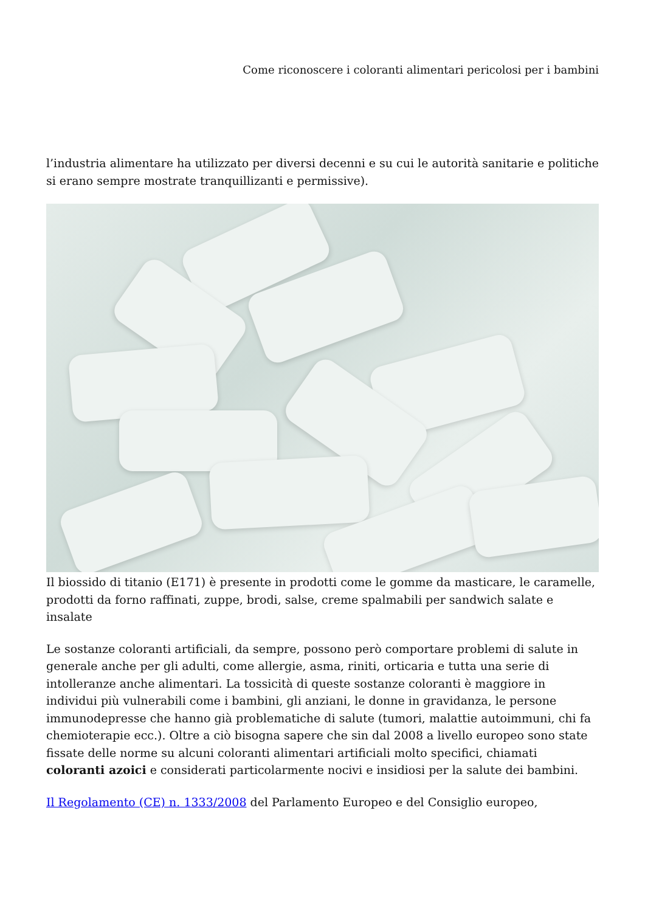Come riconoscere i coloranti alimentari pericolosi per i bambini
l’industria alimentare ha utilizzato per diversi decenni e su cui le autorità sanitarie e politiche si erano sempre mostrate tranquillizanti e permissive).
Il biossido di titanio (E171) è presente in prodotti come le gomme da masticare, le caramelle, prodotti da forno raffinati, zuppe, brodi, salse, creme spalmabili per sandwich salate e insalate
Le sostanze coloranti artificiali, da sempre, possono però comportare problemi di salute in generale anche per gli adulti, come allergie, asma, riniti, orticaria e tutta una serie di intolleranze anche alimentari. La tossicità di queste sostanze coloranti è maggiore in individui più vulnerabili come i bambini, gli anziani, le donne in gravidanza, le persone immunodepresse che hanno già problematiche di salute (tumori, malattie autoimmuni, chi fa chemioterapie ecc.). Oltre a ciò bisogna sapere che sin dal 2008 a livello europeo sono state fissate delle norme su alcuni coloranti alimentari artificiali molto specifici, chiamati coloranti azoici e considerati particolarmente nocivi e insidiosi per la salute dei bambini.
Il Regolamento (CE) n. 1333/2008 del Parlamento Europeo e del Consiglio europeo,